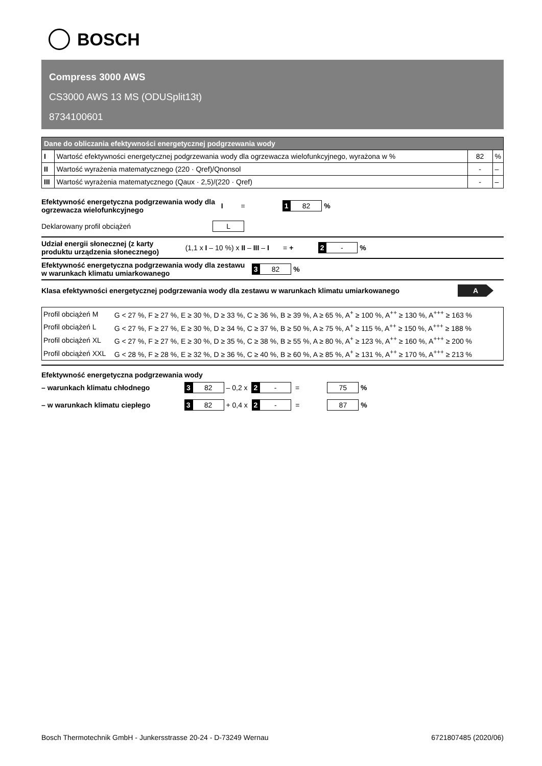BOSCH
Compress 3000 AWS
CS3000 AWS 13 MS (ODUSplit13t)
8734100601
| Dane do obliczania efektywności energetycznej podgrzewania wody | | | |
| --- | --- | --- | --- |
| I | Wartość efektywności energetycznej podgrzewania wody dla ogrzewacza wielofunkcyjnego, wyrażona w % | 82 | % |
| II | Wartość wyrażenia matematycznego (220 · Qref)/Qnonsol | - | – |
| III | Wartość wyrażenia matematycznego (Qaux · 2,5)/(220 · Qref) | - | – |
Efektywność energetyczna podgrzewania wody dla ogrzewacza wielofunkcyjnego I = 1 82 %
Deklarowany profil obciążeń L
Udział energii słonecznej (z karty produktu urządzenia słonecznego) (1,1 x I – 10 %) x II – III – I = + 2 - %
Efektywność energetyczna podgrzewania wody dla zestawu w warunkach klimatu umiarkowanego 3 82 %
Klasa efektywności energetycznej podgrzewania wody dla zestawu w warunkach klimatu umiarkowanego A
| Profil obciążeń M | G < 27 %, F ≥ 27 %, E ≥ 30 %, D ≥ 33 %, C ≥ 36 %, B ≥ 39 %, A ≥ 65 %, A<sup>+</sup> ≥ 100 %, A<sup>++</sup> ≥ 130 %, A<sup>+++</sup> ≥ 163 % |
| Profil obciążeń L | G < 27 %, F ≥ 27 %, E ≥ 30 %, D ≥ 34 %, C ≥ 37 %, B ≥ 50 %, A ≥ 75 %, A<sup>+</sup> ≥ 115 %, A<sup>++</sup> ≥ 150 %, A<sup>+++</sup> ≥ 188 % |
| Profil obciążeń XL | G < 27 %, F ≥ 27 %, E ≥ 30 %, D ≥ 35 %, C ≥ 38 %, B ≥ 55 %, A ≥ 80 %, A<sup>+</sup> ≥ 123 %, A<sup>++</sup> ≥ 160 %, A<sup>+++</sup> ≥ 200 % |
| Profil obciążeń XXL | G < 28 %, F ≥ 28 %, E ≥ 32 %, D ≥ 36 %, C ≥ 40 %, B ≥ 60 %, A ≥ 85 %, A<sup>+</sup> ≥ 131 %, A<sup>++</sup> ≥ 170 %, A<sup>+++</sup> ≥ 213 % |
Efektywność energetyczna podgrzewania wody
– warunkach klimatu chłodnego 3 82 – 0,2 x 2 - = 75 %
– w warunkach klimatu ciepłego 3 82 + 0,4 x 2 - = 87 %
Bosch Thermotechnik GmbH - Junkersstrasse 20-24 - D-73249 Wernau 6721807485 (2020/06)